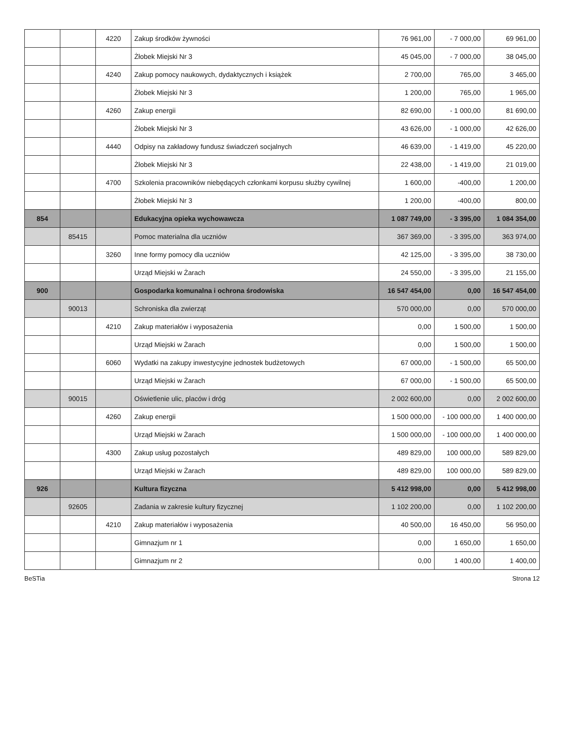| | | 4220 | Zakup środków żywności | 76 961,00 | - 7 000,00 | 69 961,00 |
| | | | Żłobek Miejski Nr 3 | 45 045,00 | - 7 000,00 | 38 045,00 |
| | | 4240 | Zakup pomocy naukowych, dydaktycznych i książek | 2 700,00 | 765,00 | 3 465,00 |
| | | | Żłobek Miejski Nr 3 | 1 200,00 | 765,00 | 1 965,00 |
| | | 4260 | Zakup energii | 82 690,00 | - 1 000,00 | 81 690,00 |
| | | | Żłobek Miejski Nr 3 | 43 626,00 | - 1 000,00 | 42 626,00 |
| | | 4440 | Odpisy na zakładowy fundusz świadczeń socjalnych | 46 639,00 | - 1 419,00 | 45 220,00 |
| | | | Żłobek Miejski Nr 3 | 22 438,00 | - 1 419,00 | 21 019,00 |
| | | 4700 | Szkolenia pracowników niebędących członkami korpusu służby cywilnej | 1 600,00 | -400,00 | 1 200,00 |
| | | | Żłobek Miejski Nr 3 | 1 200,00 | -400,00 | 800,00 |
| 854 | | | Edukacyjna opieka wychowawcza | 1 087 749,00 | - 3 395,00 | 1 084 354,00 |
| | 85415 | | Pomoc materialna dla uczniów | 367 369,00 | - 3 395,00 | 363 974,00 |
| | | 3260 | Inne formy pomocy dla uczniów | 42 125,00 | - 3 395,00 | 38 730,00 |
| | | | Urząd Miejski w Żarach | 24 550,00 | - 3 395,00 | 21 155,00 |
| 900 | | | Gospodarka komunalna i ochrona środowiska | 16 547 454,00 | 0,00 | 16 547 454,00 |
| | 90013 | | Schroniska dla zwierząt | 570 000,00 | 0,00 | 570 000,00 |
| | | 4210 | Zakup materiałów i wyposażenia | 0,00 | 1 500,00 | 1 500,00 |
| | | | Urząd Miejski w Żarach | 0,00 | 1 500,00 | 1 500,00 |
| | | 6060 | Wydatki na zakupy inwestycyjne jednostek budżetowych | 67 000,00 | - 1 500,00 | 65 500,00 |
| | | | Urząd Miejski w Żarach | 67 000,00 | - 1 500,00 | 65 500,00 |
| | 90015 | | Oświetlenie ulic, placów i dróg | 2 002 600,00 | 0,00 | 2 002 600,00 |
| | | 4260 | Zakup energii | 1 500 000,00 | - 100 000,00 | 1 400 000,00 |
| | | | Urząd Miejski w Żarach | 1 500 000,00 | - 100 000,00 | 1 400 000,00 |
| | | 4300 | Zakup usług pozostałych | 489 829,00 | 100 000,00 | 589 829,00 |
| | | | Urząd Miejski w Żarach | 489 829,00 | 100 000,00 | 589 829,00 |
| 926 | | | Kultura fizyczna | 5 412 998,00 | 0,00 | 5 412 998,00 |
| | 92605 | | Zadania w zakresie kultury fizycznej | 1 102 200,00 | 0,00 | 1 102 200,00 |
| | | 4210 | Zakup materiałów i wyposażenia | 40 500,00 | 16 450,00 | 56 950,00 |
| | | | Gimnazjum nr 1 | 0,00 | 1 650,00 | 1 650,00 |
| | | | Gimnazjum nr 2 | 0,00 | 1 400,00 | 1 400,00 |
BeSTia Strona 12